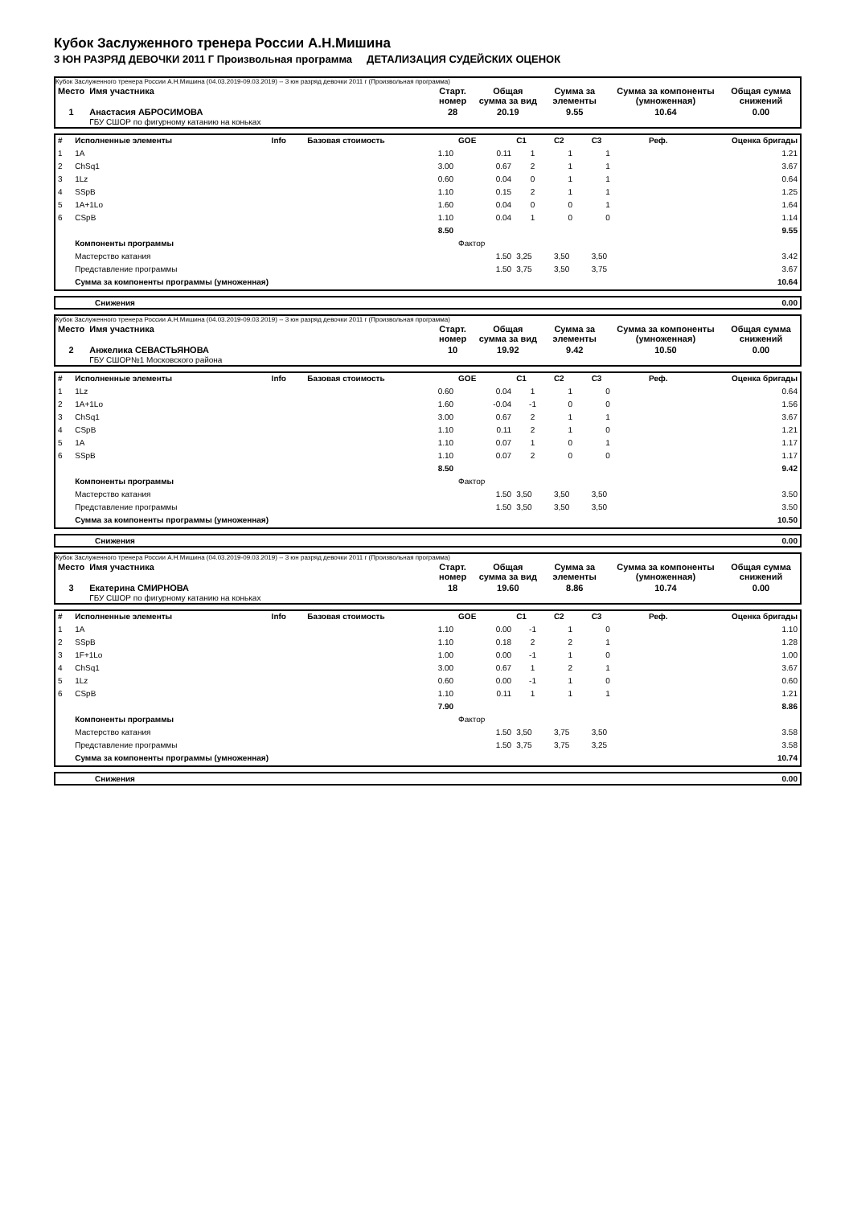Кубок Заслуженного тренера России А.Н.Мишина
3 ЮН РАЗРЯД ДЕВОЧКИ 2011 Г Произвольная программа ДЕТАЛИЗАЦИЯ СУДЕЙСКИХ ОЦЕНОК
Кубок Заслуженного тренера России А.Н.Мишина (04.03.2019-09.03.2019) -- 3 юн разряд девочки 2011 г (Произвольная программа)
| Место | Имя участника | Старт. номер | Общая сумма за вид | Сумма за элементы | Сумма за компоненты (умноженная) | Общая сумма снижений |
| --- | --- | --- | --- | --- | --- | --- |
| 1 | Анастасия АБРОСИМОВА ГБУ СШОР по фигурному катанию на коньках | 28 | 20.19 | 9.55 | 10.64 | 0.00 |
| # | Исполненные элементы | Info | Базовая стоимость | GOE | C1 | C2 | C3 | Реф. | Оценка бригады |
| 1 | 1A | | 1.10 | 0.11 | 1 | 1 | 1 | | 1.21 |
| 2 | ChSq1 | | 3.00 | 0.67 | 2 | 1 | 1 | | 3.67 |
| 3 | 1Lz | | 0.60 | 0.04 | 0 | 1 | 1 | | 0.64 |
| 4 | SSpB | | 1.10 | 0.15 | 2 | 1 | 1 | | 1.25 |
| 5 | 1A+1Lo | | 1.60 | 0.04 | 0 | 0 | 1 | | 1.64 |
| 6 | CSpB | | 1.10 | 0.04 | 1 | 0 | 0 | | 1.14 |
| | | | 8.50 | | | | | | 9.55 |
| | Компоненты программы | | | Фактор | | | | | |
| | Мастерство катания | | | 1.50 | 3,25 | 3,50 | 3,50 | | 3.42 |
| | Представление программы | | | 1.50 | 3,75 | 3,50 | 3,75 | | 3.67 |
| | Сумма за компоненты программы (умноженная) | | | | | | | | 10.64 |
| | Снижения | 0.00 |
Кубок Заслуженного тренера России А.Н.Мишина (04.03.2019-09.03.2019) -- 3 юн разряд девочки 2011 г (Произвольная программа)
| Место | Имя участника | Старт. номер | Общая сумма за вид | Сумма за элементы | Сумма за компоненты (умноженная) | Общая сумма снижений |
| --- | --- | --- | --- | --- | --- | --- |
| 2 | Анжелика СЕВАСТЬЯНОВА ГБУ СШОР№1 Московского района | 10 | 19.92 | 9.42 | 10.50 | 0.00 |
| # | Исполненные элементы | Info | Базовая стоимость | GOE | C1 | C2 | C3 | Реф. | Оценка бригады |
| 1 | 1Lz | | 0.60 | 0.04 | 1 | 1 | 0 | | 0.64 |
| 2 | 1A+1Lo | | 1.60 | -0.04 | -1 | 0 | 0 | | 1.56 |
| 3 | ChSq1 | | 3.00 | 0.67 | 2 | 1 | 1 | | 3.67 |
| 4 | CSpB | | 1.10 | 0.11 | 2 | 1 | 0 | | 1.21 |
| 5 | 1A | | 1.10 | 0.07 | 1 | 0 | 1 | | 1.17 |
| 6 | SSpB | | 1.10 | 0.07 | 2 | 0 | 0 | | 1.17 |
| | | | 8.50 | | | | | | 9.42 |
| | Компоненты программы | | | Фактор | | | | | |
| | Мастерство катания | | | 1.50 | 3,50 | 3,50 | 3,50 | | 3.50 |
| | Представление программы | | | 1.50 | 3,50 | 3,50 | 3,50 | | 3.50 |
| | Сумма за компоненты программы (умноженная) | | | | | | | | 10.50 |
| | Снижения | 0.00 |
Кубок Заслуженного тренера России А.Н.Мишина (04.03.2019-09.03.2019) -- 3 юн разряд девочки 2011 г (Произвольная программа)
| Место | Имя участника | Старт. номер | Общая сумма за вид | Сумма за элементы | Сумма за компоненты (умноженная) | Общая сумма снижений |
| --- | --- | --- | --- | --- | --- | --- |
| 3 | Екатерина СМИРНОВА ГБУ СШОР по фигурному катанию на коньках | 18 | 19.60 | 8.86 | 10.74 | 0.00 |
| # | Исполненные элементы | Info | Базовая стоимость | GOE | C1 | C2 | C3 | Реф. | Оценка бригады |
| 1 | 1A | | 1.10 | 0.00 | -1 | 1 | 0 | | 1.10 |
| 2 | SSpB | | 1.10 | 0.18 | 2 | 2 | 1 | | 1.28 |
| 3 | 1F+1Lo | | 1.00 | 0.00 | -1 | 1 | 0 | | 1.00 |
| 4 | ChSq1 | | 3.00 | 0.67 | 1 | 2 | 1 | | 3.67 |
| 5 | 1Lz | | 0.60 | 0.00 | -1 | 1 | 0 | | 0.60 |
| 6 | CSpB | | 1.10 | 0.11 | 1 | 1 | 1 | | 1.21 |
| | | | 7.90 | | | | | | 8.86 |
| | Компоненты программы | | | Фактор | | | | | |
| | Мастерство катания | | | 1.50 | 3,50 | 3,75 | 3,50 | | 3.58 |
| | Представление программы | | | 1.50 | 3,75 | 3,75 | 3,25 | | 3.58 |
| | Сумма за компоненты программы (умноженная) | | | | | | | | 10.74 |
| | Снижения | 0.00 |